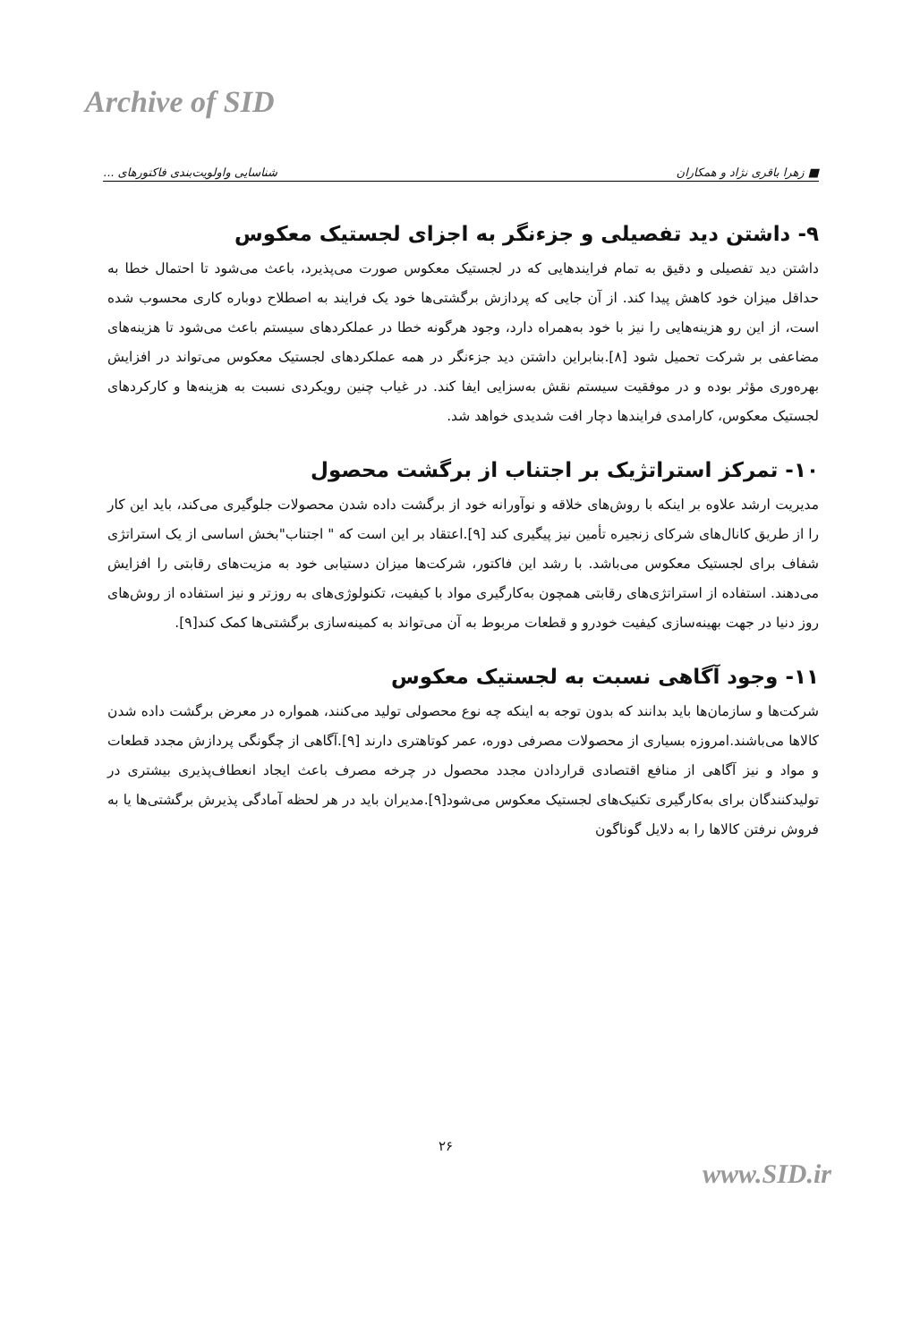Archive of SID
■ زهرا باقری نژاد و همکاران شناسایی واولویت‌بندی فاکتورهای ...
۹- داشتن دید تفصیلی و جزءنگر به اجزای لجستیک معکوس
داشتن دید تفصیلی و دقیق به تمام فرایندهایی که در لجستیک معکوس صورت می‌پذیرد، باعث می‌شود تا احتمال خطا به حداقل میزان خود کاهش پیدا کند. از آن جایی که پردازش برگشتی‌ها خود یک فرایند به اصطلاح دوباره کاری محسوب شده است، از این رو هزینه‌هایی را نیز با خود به‌همراه دارد، وجود هرگونه خطا در عملکردهای سیستم باعث می‌شود تا هزینه‌های مضاعفی بر شرکت تحمیل شود [۸].بنابراین داشتن دید جزءنگر در همه عملکردهای لجستیک معکوس می‌تواند در افزایش بهره‌وری مؤثر بوده و در موفقیت سیستم نقش به‌سزایی ایفا کند. در غیاب چنین رویکردی نسبت به هزینه‌ها و کارکردهای لجستیک معکوس، کارامدی فرایندها دچار افت شدیدی خواهد شد.
۱۰- تمرکز استراتژیک بر اجتناب از برگشت محصول
مدیریت ارشد علاوه بر اینکه با روش‌های خلاقه و نوآورانه خود از برگشت داده شدن محصولات جلوگیری می‌کند، باید این کار را از طریق کانال‌های شرکای زنجیره تأمین نیز پیگیری کند [۹].اعتقاد بر این است که " اجتناب"بخش اساسی از یک استراتژی شفاف برای لجستیک معکوس می‌باشد. با رشد این فاکتور، شرکت‌ها میزان دستیابی خود به مزیت‌های رقابتی را افزایش می‌دهند. استفاده از استراتژی‌های رقابتی همچون به‌کارگیری مواد با کیفیت، تکنولوژی‌های به روزتر و نیز استفاده از روش‌های روز دنیا در جهت بهینه‌سازی کیفیت خودرو و قطعات مربوط به آن می‌تواند به کمینه‌سازی برگشتی‌ها کمک کند[۹].
۱۱- وجود آگاهی نسبت به لجستیک معکوس
شرکت‌ها و سازمان‌ها باید بدانند که بدون توجه به اینکه چه نوع محصولی تولید می‌کنند، همواره در معرض برگشت داده شدن کالاها می‌باشند.امروزه بسیاری از محصولات مصرفی دوره، عمر کوتاهتری دارند [۹].آگاهی از چگونگی پردازش مجدد قطعات و مواد و نیز آگاهی از منافع اقتصادی قراردادن مجدد محصول در چرخه مصرف باعث ایجاد انعطاف‌پذیری بیشتری در تولیدکنندگان برای به‌کارگیری تکنیک‌های لجستیک معکوس می‌شود[۹].مدیران باید در هر لحظه آمادگی پذیرش برگشتی‌ها یا به فروش نرفتن کالاها را به دلایل گوناگون
۲۶
www.SID.ir